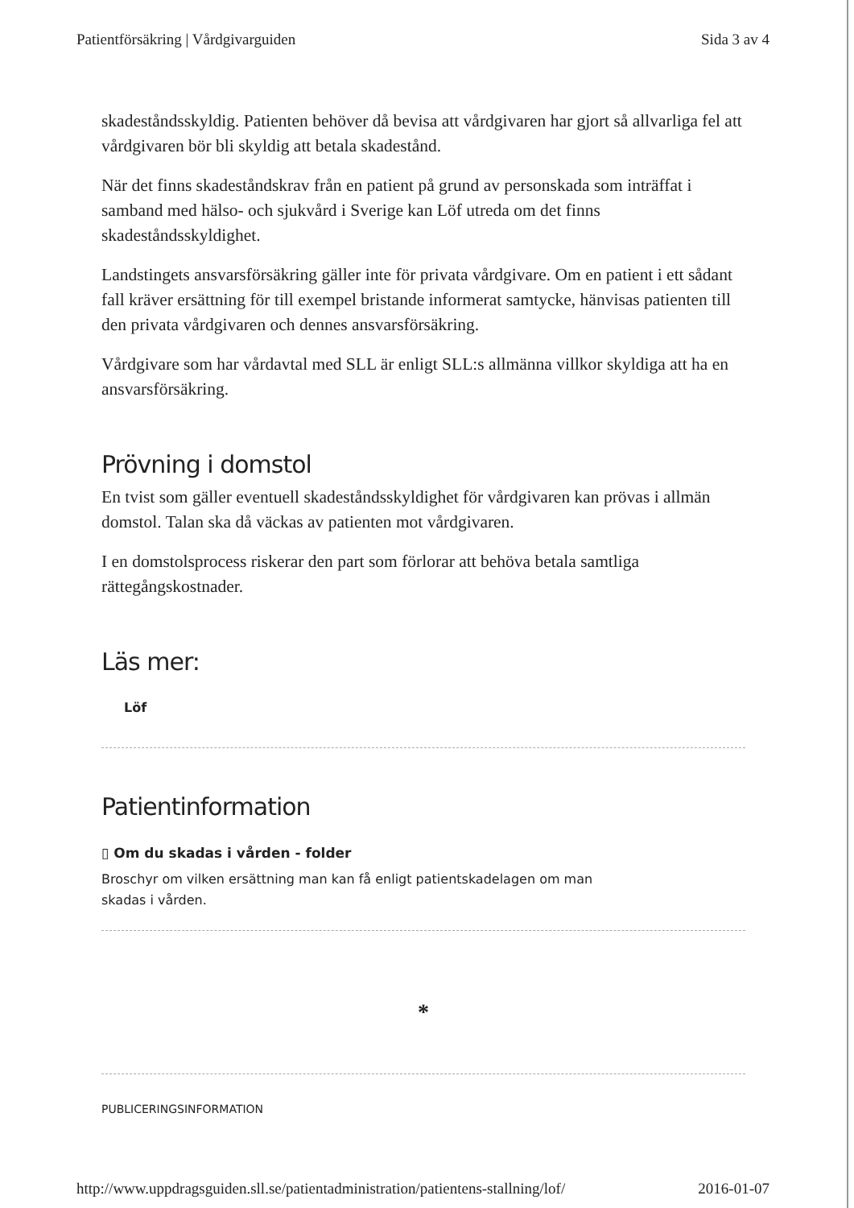Patientförsäkring | Vårdgivarguiden Sida 3 av 4
skadeståndsskyldig. Patienten behöver då bevisa att vårdgivaren har gjort så allvarliga fel att vårdgivaren bör bli skyldig att betala skadestånd.
När det finns skadeståndskrav från en patient på grund av personskada som inträffat i samband med hälso- och sjukvård i Sverige kan Löf utreda om det finns skadeståndsskyldighet.
Landstingets ansvarsförsäkring gäller inte för privata vårdgivare. Om en patient i ett sådant fall kräver ersättning för till exempel bristande informerat samtycke, hänvisas patienten till den privata vårdgivaren och dennes ansvarsförsäkring.
Vårdgivare som har vårdavtal med SLL är enligt SLL:s allmänna villkor skyldiga att ha en ansvarsförsäkring.
Prövning i domstol
En tvist som gäller eventuell skadeståndsskyldighet för vårdgivaren kan prövas i allmän domstol. Talan ska då väckas av patienten mot vårdgivaren.
I en domstolsprocess riskerar den part som förlorar att behöva betala samtliga rättegångskostnader.
Läs mer:
Löf
Patientinformation
▯ Om du skadas i vården - folder
Broschyr om vilken ersättning man kan få enligt patientskadelagen om man skadas i vården.
*
PUBLICERINGSINFORMATION
http://www.uppdragsguiden.sll.se/patientadministration/patientens-stallning/lof/ 2016-01-07